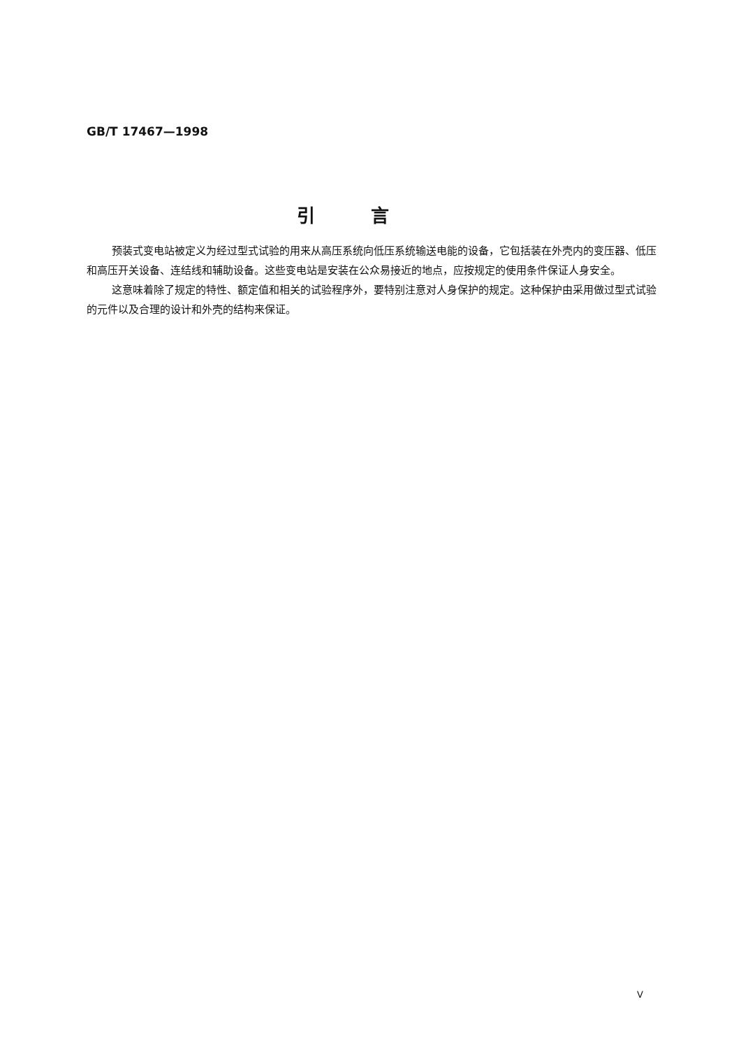GB/T 17467—1998
引言
预装式变电站被定义为经过型式试验的用来从高压系统向低压系统输送电能的设备，它包括装在外壳内的变压器、低压和高压开关设备、连结线和辅助设备。这些变电站是安装在公众易接近的地点，应按规定的使用条件保证人身安全。
这意味着除了规定的特性、额定值和相关的试验程序外，要特别注意对人身保护的规定。这种保护由采用做过型式试验的元件以及合理的设计和外壳的结构来保证。
V